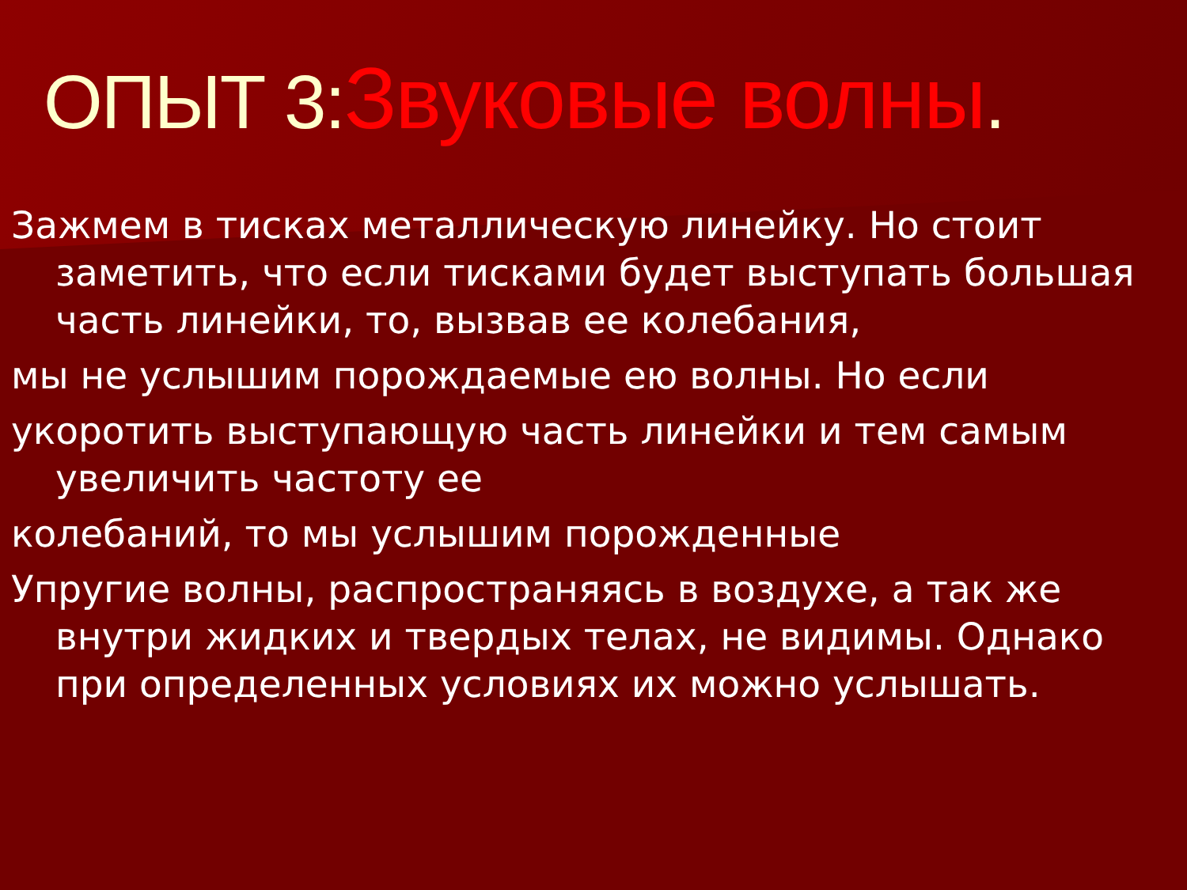ОПЫТ 3:Звуковые волны.
Зажмем в тисках металлическую линейку. Но стоит заметить, что если тисками будет выступать большая часть линейки, то, вызвав ее колебания,
мы не услышим порождаемые ею волны. Но если
укоротить выступающую часть линейки и тем самым увеличить частоту ее
колебаний, то мы услышим порожденные
Упругие волны, распространяясь в воздухе, а так же внутри жидких и твердых телах, не видимы. Однако при определенных условиях их можно услышать.